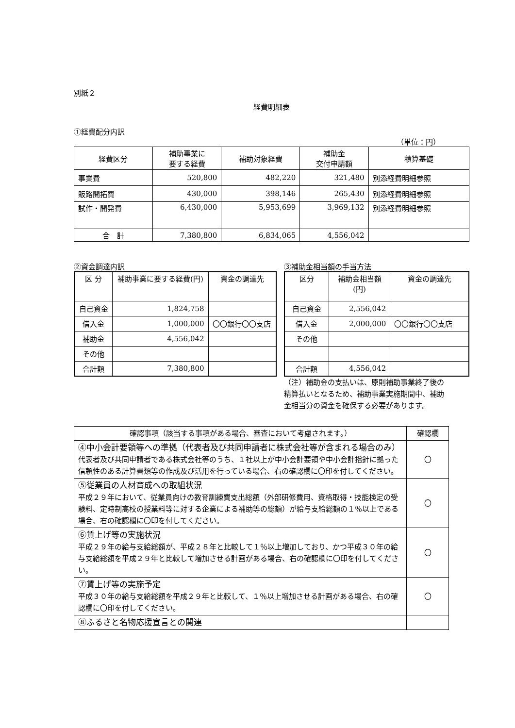別紙２
経費明細表
①経費配分内訳
（単位：円）
| 経費区分 | 補助事業に 要する経費 | 補助対象経費 | 補助金 交付申請額 | 積算基礎 |
| --- | --- | --- | --- | --- |
| 事業費 | 520,800 | 482,220 | 321,480 | 別添経費明細参照 |
| 販路開拓費 | 430,000 | 398,146 | 265,430 | 別添経費明細参照 |
| 試作・開発費 | 6,430,000 | 5,953,699 | 3,969,132 | 別添経費明細参照 |
| 合 計 | 7,380,800 | 6,834,065 | 4,556,042 | |
②資金調達内訳
| 区 分 | 補助事業に要する経費(円) | 資金の調達先 |
| --- | --- | --- |
| 自己資金 | 1,824,758 | |
| 借入金 | 1,000,000 | 〇〇銀行〇〇支店 |
| 補助金 | 4,556,042 | |
| その他 | | |
| 合計額 | 7,380,800 | |
③補助金相当額の手当方法
| 区分 | 補助金相当額 (円) | 資金の調達先 |
| --- | --- | --- |
| 自己資金 | 2,556,042 | |
| 借入金 | 2,000,000 | 〇〇銀行〇〇支店 |
| その他 | | |
| 合計額 | 4,556,042 | |
（注）補助金の支払いは、原則補助事業終了後の精算払いとなるため、補助事業実施期間中、補助金相当分の資金を確保する必要があります。
| 確認事項（該当する事項がある場合、審査において考慮されます。） | 確認欄 |
| --- | --- |
| ④中小会計要領等への準拠（代表者及び共同申請者に株式会社等が含まれる場合のみ） 代表者及び共同申請者である株式会社等のうち、１社以上が中小会計要領や中小会計指針に拠った信頼性のある計算書類等の作成及び活用を行っている場合、右の確認欄に〇印を付してください。 | 〇 |
| ⑤従業員の人材育成への取組状況 平成２９年において、従業員向けの教育訓練費支出総額（外部研修費用、資格取得・技能検定の受験料、定時制高校の授業料等に対する企業による補助等の総額）が給与支給総額の１％以上である場合、右の確認欄に〇印を付してください。 | 〇 |
| ⑥賃上げ等の実施状況 平成２９年の給与支給総額が、平成２８年と比較して１％以上増加しており、かつ平成３０年の給与支給総額を平成２９年と比較して増加させる計画がある場合、右の確認欄に〇印を付してください。 | 〇 |
| ⑦賃上げ等の実施予定 平成３０年の給与支給総額を平成２９年と比較して、１％以上増加させる計画がある場合、右の確認欄に〇印を付してください。 | 〇 |
| ⑧ふるさと名物応援宣言との関連 | |